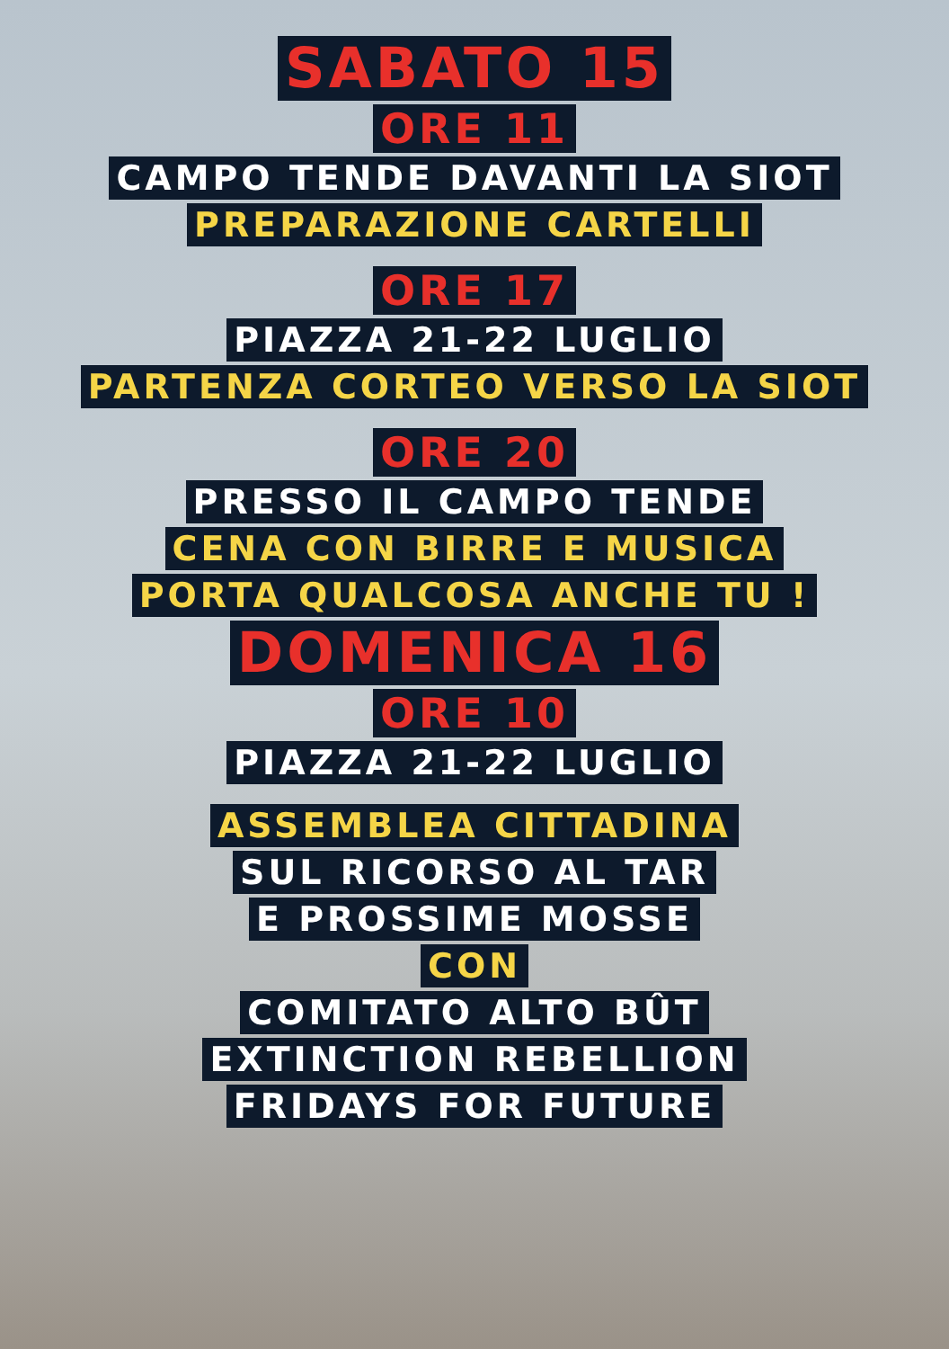SABATO 15
ORE 11
CAMPO TENDE DAVANTI LA SIOT
PREPARAZIONE CARTELLI
ORE 17
PIAZZA 21-22 LUGLIO
PARTENZA CORTEO VERSO LA SIOT
ORE 20
PRESSO IL CAMPO TENDE
CENA CON BIRRE E MUSICA
PORTA QUALCOSA ANCHE TU !
DOMENICA 16
ORE 10
PIAZZA 21-22 LUGLIO
ASSEMBLEA CITTADINA
SUL RICORSO AL TAR
E PROSSIME MOSSE
CON
COMITATO ALTO BÛT
EXTINCTION REBELLION
FRIDAYS FOR FUTURE